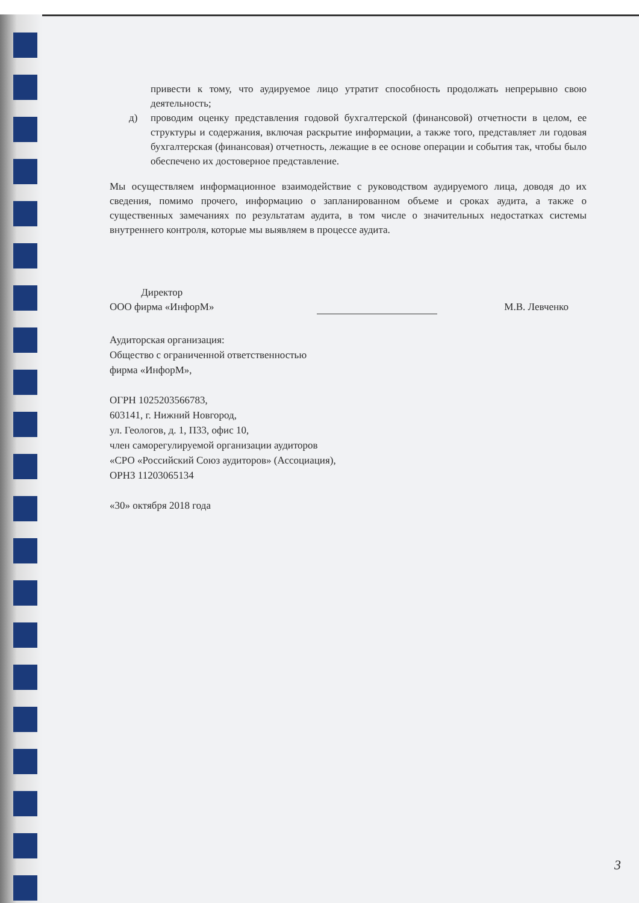привести к тому, что аудируемое лицо утратит способность продолжать непрерывно свою деятельность;
д) проводим оценку представления годовой бухгалтерской (финансовой) отчетности в целом, ее структуры и содержания, включая раскрытие информации, а также того, представляет ли годовая бухгалтерская (финансовая) отчетность, лежащие в ее основе операции и события так, чтобы было обеспечено их достоверное представление.
Мы осуществляем информационное взаимодействие с руководством аудируемого лица, доводя до их сведения, помимо прочего, информацию о запланированном объеме и сроках аудита, а также о существенных замечаниях по результатам аудита, в том числе о значительных недостатках системы внутреннего контроля, которые мы выявляем в процессе аудита.
Директор
ООО фирма «ИнфорМ»
М.В. Левченко
Аудиторская организация:
Общество с ограниченной ответственностью
фирма «ИнфорМ»,
ОГРН 1025203566783,
603141, г. Нижний Новгород,
ул. Геологов, д. 1, П33, офис 10,
член саморегулируемой организации аудиторов
«СРО «Российский Союз аудиторов» (Ассоциация),
ОРНЗ 11203065134
«30» октября 2018 года
3